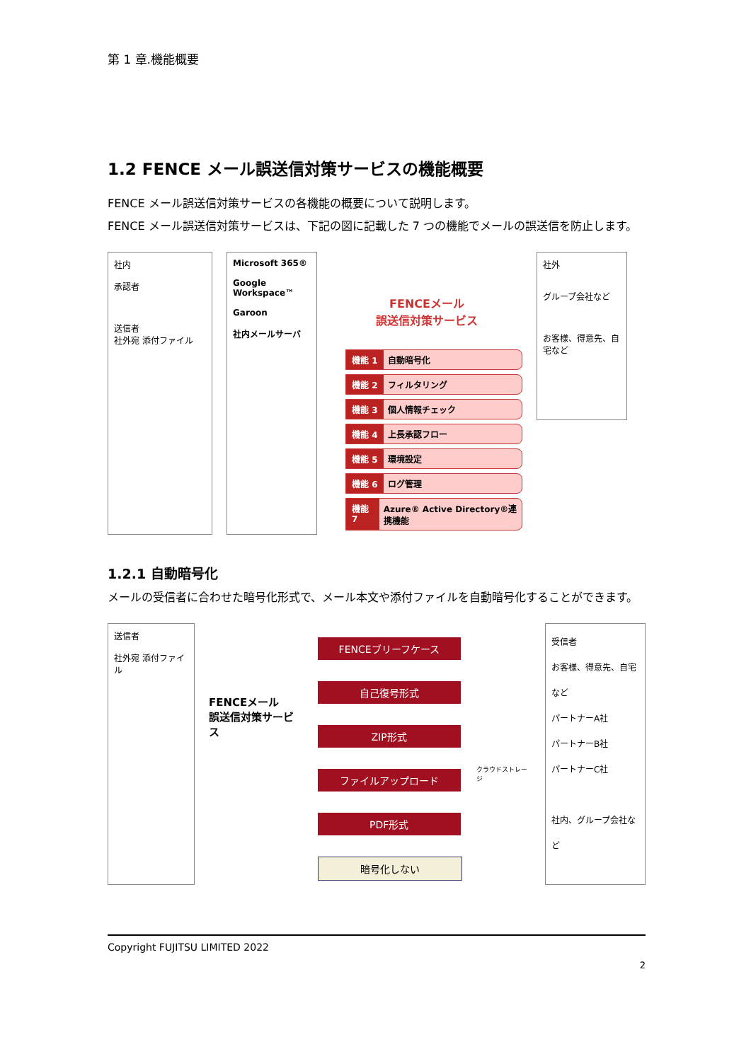第 1 章.機能概要
1.2 FENCE メール誤送信対策サービスの機能概要
FENCE メール誤送信対策サービスの各機能の概要について説明します。
FENCE メール誤送信対策サービスは、下記の図に記載した 7 つの機能でメールの誤送信を防止します。
社内
承認者
送信者
社外宛 添付ファイル
Microsoft 365®
Google Workspace™
Garoon
社内メールサーバ
FENCEメール
誤送信対策サービス
機能 1 自動暗号化
機能 2 フィルタリング
機能 3 個人情報チェック
機能 4 上長承認フロー
機能 5 環境設定
機能 6 ログ管理
機能 7 Azure® Active Directory®連携機能
社外
グループ会社など
お客様、得意先、自宅など
1.2.1 自動暗号化
メールの受信者に合わせた暗号化形式で、メール本文や添付ファイルを自動暗号化することができます。
送信者
社外宛 添付ファイル
FENCEメール
誤送信対策サービス
FENCEブリーフケース
自己復号形式
ZIP形式
ファイルアップロード
PDF形式
暗号化しない
クラウドストレージ
受信者
お客様、得意先、自宅など
パートナーA社
パートナーB社
パートナーC社
社内、グループ会社など
Copyright FUJITSU LIMITED 2022
2